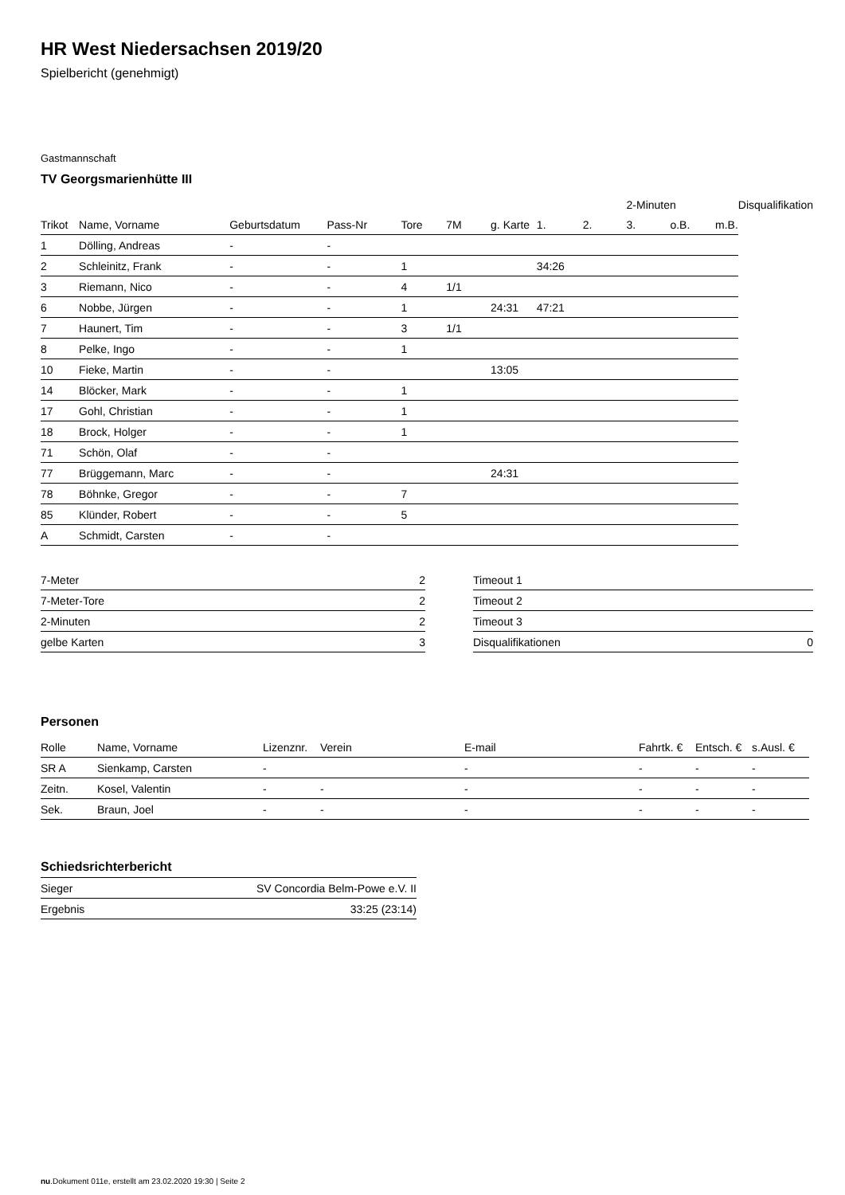HR West Niedersachsen 2019/20
Spielbericht (genehmigt)
Gastmannschaft
TV Georgsmarienhütte III
| | | | | | | | | | 2-Minuten | | | Disqualifikation |
| --- | --- | --- | --- | --- | --- | --- | --- | --- | --- | --- | --- | --- |
| Trikot | Name, Vorname | Geburtsdatum | Pass-Nr | Tore | 7M | g. Karte | 1. | 2. | 3. | o.B. | m.B. | |
| 1 | Dölling, Andreas | - | - | | | | | | | | | |
| 2 | Schleinitz, Frank | - | - | 1 | | | 34:26 | | | | | |
| 3 | Riemann, Nico | - | - | 4 | 1/1 | | | | | | | |
| 6 | Nobbe, Jürgen | - | - | 1 | | 24:31 | 47:21 | | | | | |
| 7 | Haunert, Tim | - | - | 3 | 1/1 | | | | | | | |
| 8 | Pelke, Ingo | - | - | 1 | | | | | | | | |
| 10 | Fieke, Martin | - | - | | | 13:05 | | | | | | |
| 14 | Blöcker, Mark | - | - | 1 | | | | | | | | |
| 17 | Gohl, Christian | - | - | 1 | | | | | | | | |
| 18 | Brock, Holger | - | - | 1 | | | | | | | | |
| 71 | Schön, Olaf | - | - | | | | | | | | | |
| 77 | Brüggemann, Marc | - | - | | | 24:31 | | | | | | |
| 78 | Böhnke, Gregor | - | - | 7 | | | | | | | | |
| 85 | Klünder, Robert | - | - | 5 | | | | | | | | |
| A | Schmidt, Carsten | - | - | | | | | | | | | |
| 7-Meter | 2 |
| 7-Meter-Tore | 2 |
| 2-Minuten | 2 |
| gelbe Karten | 3 |
| Timeout 1 | |
| Timeout 2 | |
| Timeout 3 | |
| Disqualifikationen | 0 |
Personen
| Rolle | Name, Vorname | Lizenznr. | Verein | E-mail | Fahrtk. € | Entsch. € | s.Ausl. € |
| --- | --- | --- | --- | --- | --- | --- | --- |
| SR A | Sienkamp, Carsten | - | | - | - | - | - |
| Zeitn. | Kosel, Valentin | - | - | - | - | - | - |
| Sek. | Braun, Joel | - | - | - | - | - | - |
Schiedsrichterbericht
| Sieger | SV Concordia Belm-Powe e.V. II |
| Ergebnis | 33:25 (23:14) |
nu.Dokument 011e, erstellt am 23.02.2020 19:30 | Seite 2